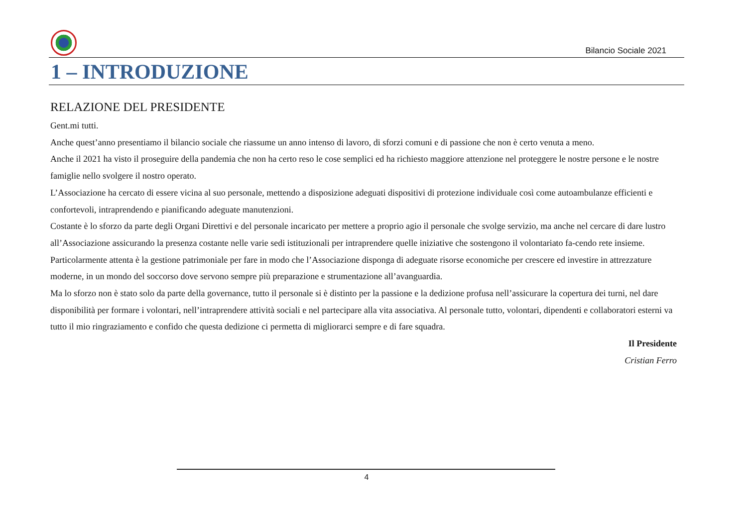Bilancio Sociale 2021
1 – INTRODUZIONE
RELAZIONE DEL PRESIDENTE
Gent.mi tutti.
Anche quest’anno presentiamo il bilancio sociale che riassume un anno intenso di lavoro, di sforzi comuni e di passione che non è certo venuta a meno.
Anche il 2021 ha visto il proseguire della pandemia che non ha certo reso le cose semplici ed ha richiesto maggiore attenzione nel proteggere le nostre persone e le nostre famiglie nello svolgere il nostro operato.
L’Associazione ha cercato di essere vicina al suo personale, mettendo a disposizione adeguati dispositivi di protezione individuale così come autoambulanze efficienti e confortevoli, intraprendendo e pianificando adeguate manutenzioni.
Costante è lo sforzo da parte degli Organi Direttivi e del personale incaricato per mettere a proprio agio il personale che svolge servizio, ma anche nel cercare di dare lustro all’Associazione assicurando la presenza costante nelle varie sedi istituzionali per intraprendere quelle iniziative che sostengono il volontariato fa-cendo rete insieme. Particolarmente attenta è la gestione patrimoniale per fare in modo che l’Associazione disponga di adeguate risorse economiche per crescere ed investire in attrezzature moderne, in un mondo del soccorso dove servono sempre più preparazione e strumentazione all’avanguardia.
Ma lo sforzo non è stato solo da parte della governance, tutto il personale si è distinto per la passione e la dedizione profusa nell’assicurare la copertura dei turni, nel dare disponibilità per formare i volontari, nell’intraprendere attività sociali e nel partecipare alla vita associativa. Al personale tutto, volontari, dipendenti e collaboratori esterni va tutto il mio ringraziamento e confido che questa dedizione ci permetta di migliorarci sempre e di fare squadra.
Il Presidente
Cristian Ferro
4